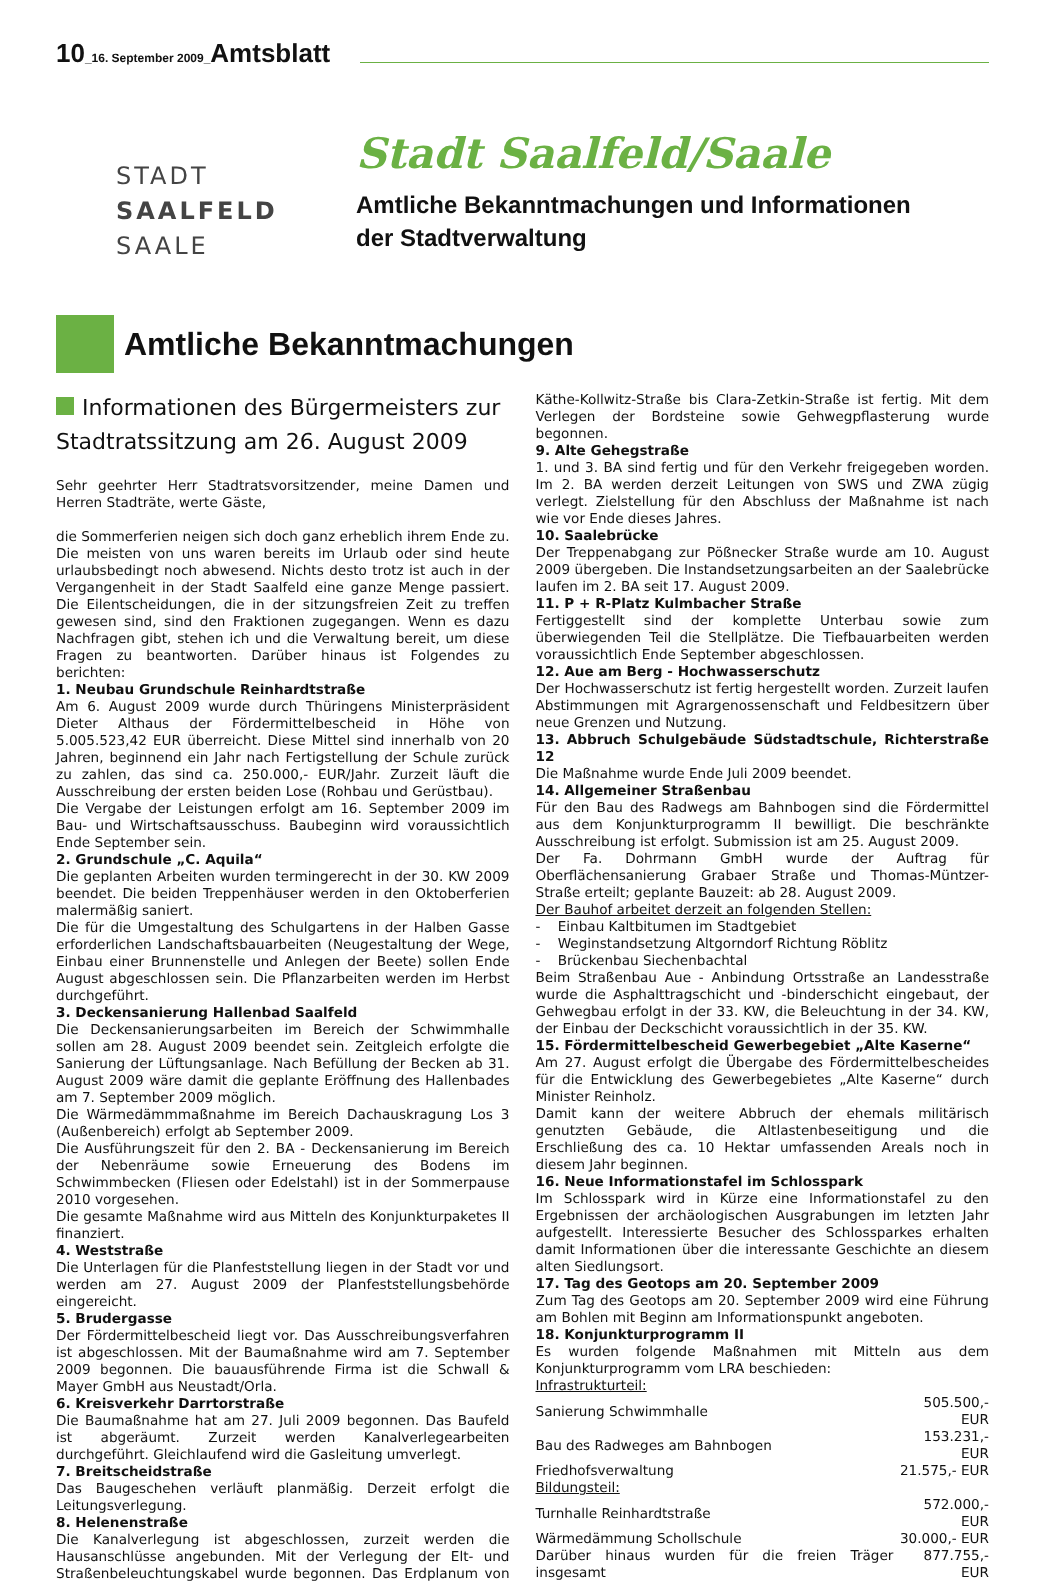10_16. September 2009_Amtsblatt
STADT
SAALFELD
SAALE
Stadt Saalfeld/Saale
Amtliche Bekanntmachungen und Informationen
der Stadtverwaltung
Amtliche Bekanntmachungen
Informationen des Bürgermeisters zur Stadtratssitzung am 26. August 2009
Sehr geehrter Herr Stadtratsvorsitzender, meine Damen und Herren Stadträte, werte Gäste,
die Sommerferien neigen sich doch ganz erheblich ihrem Ende zu. Die meisten von uns waren bereits im Urlaub oder sind heute urlaubsbedingt noch abwesend. Nichts desto trotz ist auch in der Vergangenheit in der Stadt Saalfeld eine ganze Menge passiert. Die Eilentscheidungen, die in der sitzungsfreien Zeit zu treffen gewesen sind, sind den Fraktionen zugegangen. Wenn es dazu Nachfragen gibt, stehen ich und die Verwaltung bereit, um diese Fragen zu beantworten. Darüber hinaus ist Folgendes zu berichten:
1. Neubau Grundschule Reinhardtstraße
Am 6. August 2009 wurde durch Thüringens Ministerpräsident Dieter Althaus der Fördermittelbescheid in Höhe von 5.005.523,42 EUR überreicht. Diese Mittel sind innerhalb von 20 Jahren, beginnend ein Jahr nach Fertigstellung der Schule zurück zu zahlen, das sind ca. 250.000,- EUR/Jahr. Zurzeit läuft die Ausschreibung der ersten beiden Lose (Rohbau und Gerüstbau).
Die Vergabe der Leistungen erfolgt am 16. September 2009 im Bau- und Wirtschaftsausschuss. Baubeginn wird voraussichtlich Ende September sein.
2. Grundschule „C. Aquila“
Die geplanten Arbeiten wurden termingerecht in der 30. KW 2009 beendet. Die beiden Treppenhäuser werden in den Oktoberferien malermäßig saniert.
Die für die Umgestaltung des Schulgartens in der Halben Gasse erforderlichen Landschaftsbauarbeiten (Neugestaltung der Wege, Einbau einer Brunnenstelle und Anlegen der Beete) sollen Ende August abgeschlossen sein. Die Pflanzarbeiten werden im Herbst durchgeführt.
3. Deckensanierung Hallenbad Saalfeld
Die Deckensanierungsarbeiten im Bereich der Schwimmhalle sollen am 28. August 2009 beendet sein. Zeitgleich erfolgte die Sanierung der Lüftungsanlage. Nach Befüllung der Becken ab 31. August 2009 wäre damit die geplante Eröffnung des Hallenbades am 7. September 2009 möglich.
Die Wärmedämmmaßnahme im Bereich Dachauskragung Los 3 (Außenbereich) erfolgt ab September 2009.
Die Ausführungszeit für den 2. BA - Deckensanierung im Bereich der Nebenräume sowie Erneuerung des Bodens im Schwimmbecken (Fliesen oder Edelstahl) ist in der Sommerpause 2010 vorgesehen.
Die gesamte Maßnahme wird aus Mitteln des Konjunkturpaketes II finanziert.
4. Weststraße
Die Unterlagen für die Planfeststellung liegen in der Stadt vor und werden am 27. August 2009 der Planfeststellungsbehörde eingereicht.
5. Brudergasse
Der Fördermittelbescheid liegt vor. Das Ausschreibungsverfahren ist abgeschlossen. Mit der Baumaßnahme wird am 7. September 2009 begonnen. Die bauausführende Firma ist die Schwall & Mayer GmbH aus Neustadt/Orla.
6. Kreisverkehr Darrtorstraße
Die Baumaßnahme hat am 27. Juli 2009 begonnen. Das Baufeld ist abgeräumt. Zurzeit werden Kanalverlegearbeiten durchgeführt. Gleichlaufend wird die Gasleitung umverlegt.
7. Breitscheidstraße
Das Baugeschehen verläuft planmäßig. Derzeit erfolgt die Leitungsverlegung.
8. Helenenstraße
Die Kanalverlegung ist abgeschlossen, zurzeit werden die Hausanschlüsse angebunden. Mit der Verlegung der Elt- und Straßenbeleuchtungskabel wurde begonnen. Das Erdplanum von Käthe-Kollwitz-Straße bis Clara-Zetkin-Straße ist fertig. Mit dem Verlegen der Bordsteine sowie Gehwegpflasterung wurde begonnen.
9. Alte Gehegstraße
1. und 3. BA sind fertig und für den Verkehr freigegeben worden. Im 2. BA werden derzeit Leitungen von SWS und ZWA zügig verlegt. Zielstellung für den Abschluss der Maßnahme ist nach wie vor Ende dieses Jahres.
10. Saalebrücke
Der Treppenabgang zur Pößnecker Straße wurde am 10. August 2009 übergeben. Die Instandsetzungsarbeiten an der Saalebrücke laufen im 2. BA seit 17. August 2009.
11. P + R-Platz Kulmbacher Straße
Fertiggestellt sind der komplette Unterbau sowie zum überwiegenden Teil die Stellplätze. Die Tiefbauarbeiten werden voraussichtlich Ende September abgeschlossen.
12. Aue am Berg - Hochwasserschutz
Der Hochwasserschutz ist fertig hergestellt worden. Zurzeit laufen Abstimmungen mit Agrargenossenschaft und Feldbesitzern über neue Grenzen und Nutzung.
13. Abbruch Schulgebäude Südstadtschule, Richterstraße 12
Die Maßnahme wurde Ende Juli 2009 beendet.
14. Allgemeiner Straßenbau
Für den Bau des Radwegs am Bahnbogen sind die Fördermittel aus dem Konjunkturprogramm II bewilligt. Die beschränkte Ausschreibung ist erfolgt. Submission ist am 25. August 2009.
Der Fa. Dohrmann GmbH wurde der Auftrag für Oberflächensanierung Grabaer Straße und Thomas-Müntzer-Straße erteilt; geplante Bauzeit: ab 28. August 2009.
Der Bauhof arbeitet derzeit an folgenden Stellen:
- Einbau Kaltbitumen im Stadtgebiet
- Weginstandsetzung Altgorndorf Richtung Röblitz
- Brückenbau Siechenbachtal
Beim Straßenbau Aue - Anbindung Ortsstraße an Landesstraße wurde die Asphalttragschicht und -binderschicht eingebaut, der Gehwegbau erfolgt in der 33. KW, die Beleuchtung in der 34. KW, der Einbau der Deckschicht voraussichtlich in der 35. KW.
15. Fördermittelbescheid Gewerbegebiet „Alte Kaserne“
Am 27. August erfolgt die Übergabe des Fördermittelbescheides für die Entwicklung des Gewerbegebietes „Alte Kaserne“ durch Minister Reinholz.
Damit kann der weitere Abbruch der ehemals militärisch genutzten Gebäude, die Altlastenbeseitigung und die Erschließung des ca. 10 Hektar umfassenden Areals noch in diesem Jahr beginnen.
16. Neue Informationstafel im Schlosspark
Im Schlosspark wird in Kürze eine Informationstafel zu den Ergebnissen der archäologischen Ausgrabungen im letzten Jahr aufgestellt. Interessierte Besucher des Schlossparkes erhalten damit Informationen über die interessante Geschichte an diesem alten Siedlungsort.
17. Tag des Geotops am 20. September 2009
Zum Tag des Geotops am 20. September 2009 wird eine Führung am Bohlen mit Beginn am Informationspunkt angeboten.
18. Konjunkturprogramm II
Es wurden folgende Maßnahmen mit Mitteln aus dem Konjunkturprogramm vom LRA beschieden:
| Infrastrukturteil: | |
| Sanierung Schwimmhalle | 505.500,- EUR |
| Bau des Radweges am Bahnbogen | 153.231,- EUR |
| Friedhofsverwaltung | 21.575,- EUR |
| Bildungsteil: | |
| Turnhalle Reinhardtstraße | 572.000,- EUR |
| Wärmedämmung Schollschule | 30.000,- EUR |
| Darüber hinaus wurden für die freien Träger insgesamt | 877.755,- EUR |